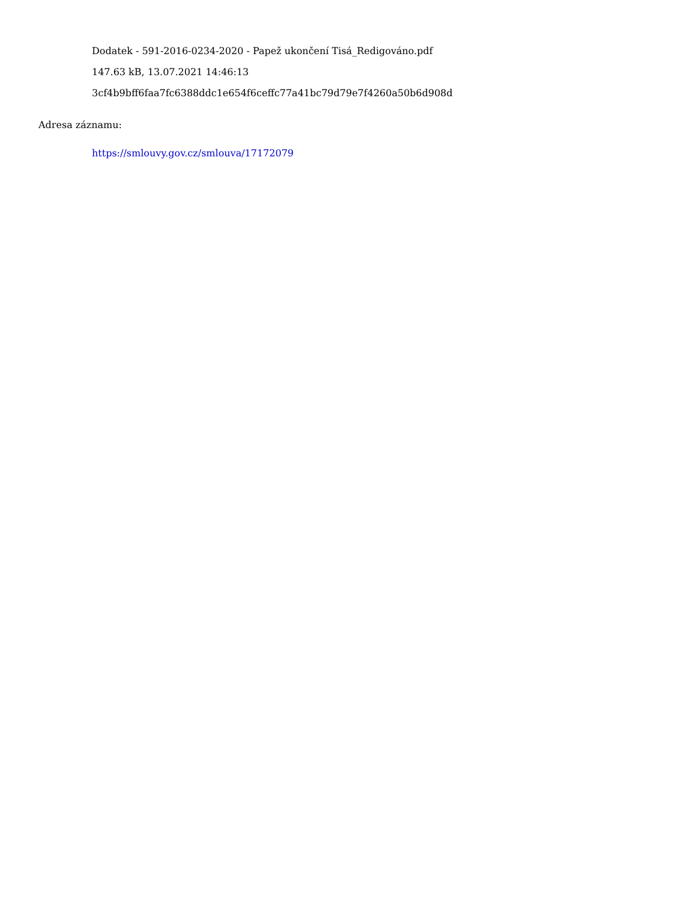Dodatek - 591-2016-0234-2020 - Papež ukončení Tisá_Redigováno.pdf
147.63 kB, 13.07.2021 14:46:13
3cf4b9bff6faa7fc6388ddc1e654f6ceffc77a41bc79d79e7f4260a50b6d908d
Adresa záznamu:
https://smlouvy.gov.cz/smlouva/17172079